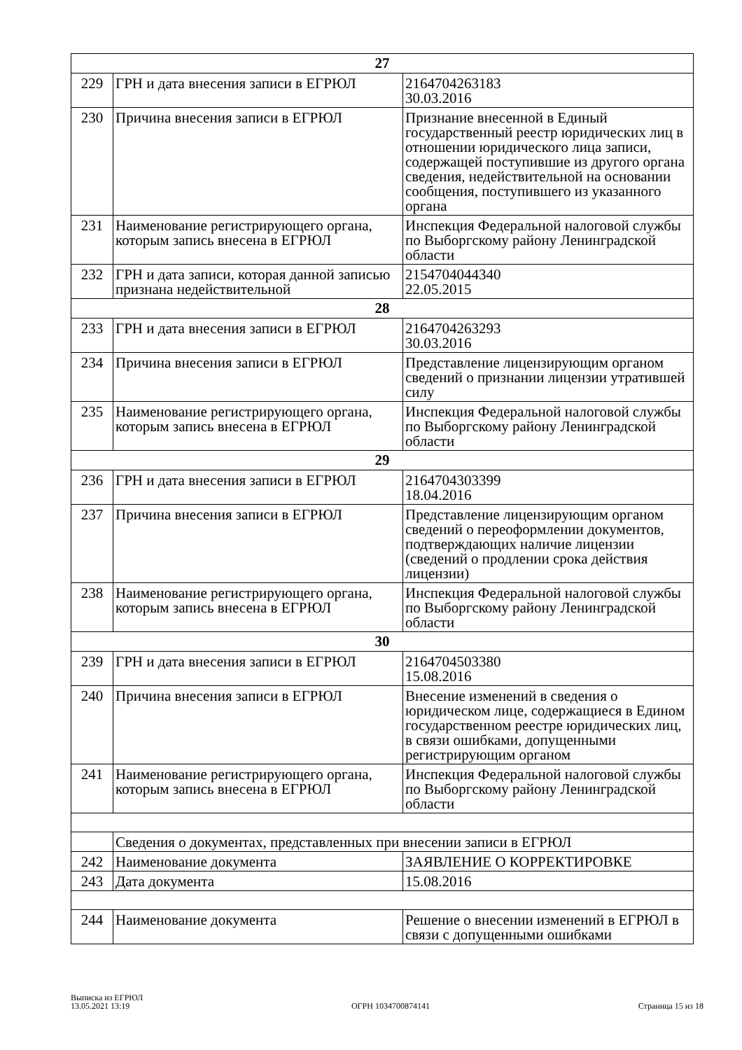| 27 | | |
| 229 | ГРН и дата внесения записи в ЕГРЮЛ | 2164704263183 30.03.2016 |
| 230 | Причина внесения записи в ЕГРЮЛ | Признание внесенной в Единый государственный реестр юридических лиц в отношении юридического лица записи, содержащей поступившие из другого органа сведения, недействительной на основании сообщения, поступившего из указанного органа |
| 231 | Наименование регистрирующего органа, которым запись внесена в ЕГРЮЛ | Инспекция Федеральной налоговой службы по Выборгскому району Ленинградской области |
| 232 | ГРН и дата записи, которая данной записью признана недействительной | 2154704044340 22.05.2015 |
| 28 | | |
| 233 | ГРН и дата внесения записи в ЕГРЮЛ | 2164704263293 30.03.2016 |
| 234 | Причина внесения записи в ЕГРЮЛ | Представление лицензирующим органом сведений о признании лицензии утратившей силу |
| 235 | Наименование регистрирующего органа, которым запись внесена в ЕГРЮЛ | Инспекция Федеральной налоговой службы по Выборгскому району Ленинградской области |
| 29 | | |
| 236 | ГРН и дата внесения записи в ЕГРЮЛ | 2164704303399 18.04.2016 |
| 237 | Причина внесения записи в ЕГРЮЛ | Представление лицензирующим органом сведений о переоформлении документов, подтверждающих наличие лицензии (сведений о продлении срока действия лицензии) |
| 238 | Наименование регистрирующего органа, которым запись внесена в ЕГРЮЛ | Инспекция Федеральной налоговой службы по Выборгскому району Ленинградской области |
| 30 | | |
| 239 | ГРН и дата внесения записи в ЕГРЮЛ | 2164704503380 15.08.2016 |
| 240 | Причина внесения записи в ЕГРЮЛ | Внесение изменений в сведения о юридическом лице, содержащиеся в Едином государственном реестре юридических лиц, в связи ошибками, допущенными регистрирующим органом |
| 241 | Наименование регистрирующего органа, которым запись внесена в ЕГРЮЛ | Инспекция Федеральной налоговой службы по Выборгскому району Ленинградской области |
| | Сведения о документах, представленных при внесении записи в ЕГРЮЛ | |
| 242 | Наименование документа | ЗАЯВЛЕНИЕ О КОРРЕКТИРОВКЕ |
| 243 | Дата документа | 15.08.2016 |
| 244 | Наименование документа | Решение о внесении изменений в ЕГРЮЛ в связи с допущенными ошибками |
Выписка из ЕГРЮЛ
13.05.2021 13:19
ОГРН 1034700874141
Страница 15 из 18